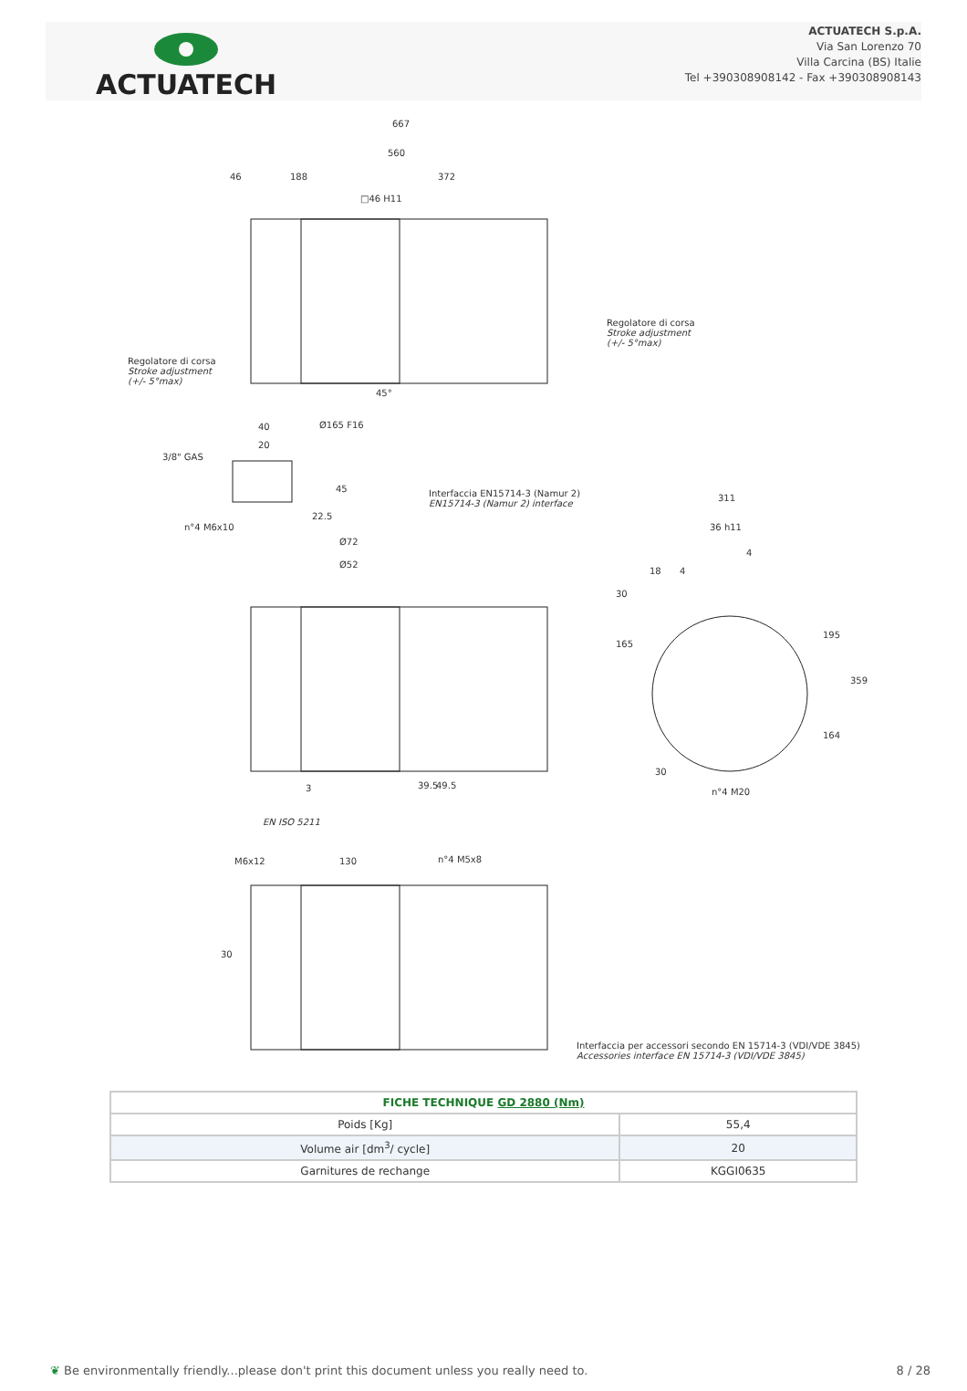ACTUATECH
ACTUATECH S.p.A.
Via San Lorenzo 70
Villa Carcina (BS) Italie
Tel +390308908142 - Fax +390308908143
667
560
46 188 372
□46 H11
Regolatore di corsa
Stroke adjustment
(+/- 5°max)
Regolatore di corsa
Stroke adjustment
(+/- 5°max)
45°
Ø165 F16
40
20
3/8" GAS
45
22.5
n°4 M6x10
Interfaccia EN15714-3 (Namur 2)
EN15714-3 (Namur 2) interface
Ø72
Ø52
311
36 h11
4
18 4
30
165
195
359
164
30
n°4 M20
3 39.5 49.5
EN ISO 5211
M6x12 130 n°4 M5x8
30
Interfaccia per accessori secondo EN 15714-3 (VDI/VDE 3845)
Accessories interface EN 15714-3 (VDI/VDE 3845)
| FICHE TECHNIQUE GD 2880 (Nm) | |
| --- | --- |
| Poids [Kg] | 55,4 |
| Volume air [dm<sup>3</sup>/ cycle] | 20 |
| Garnitures de rechange | KGGI0635 |
❦ Be environmentally friendly...please don't print this document unless you really need to. 8 / 28